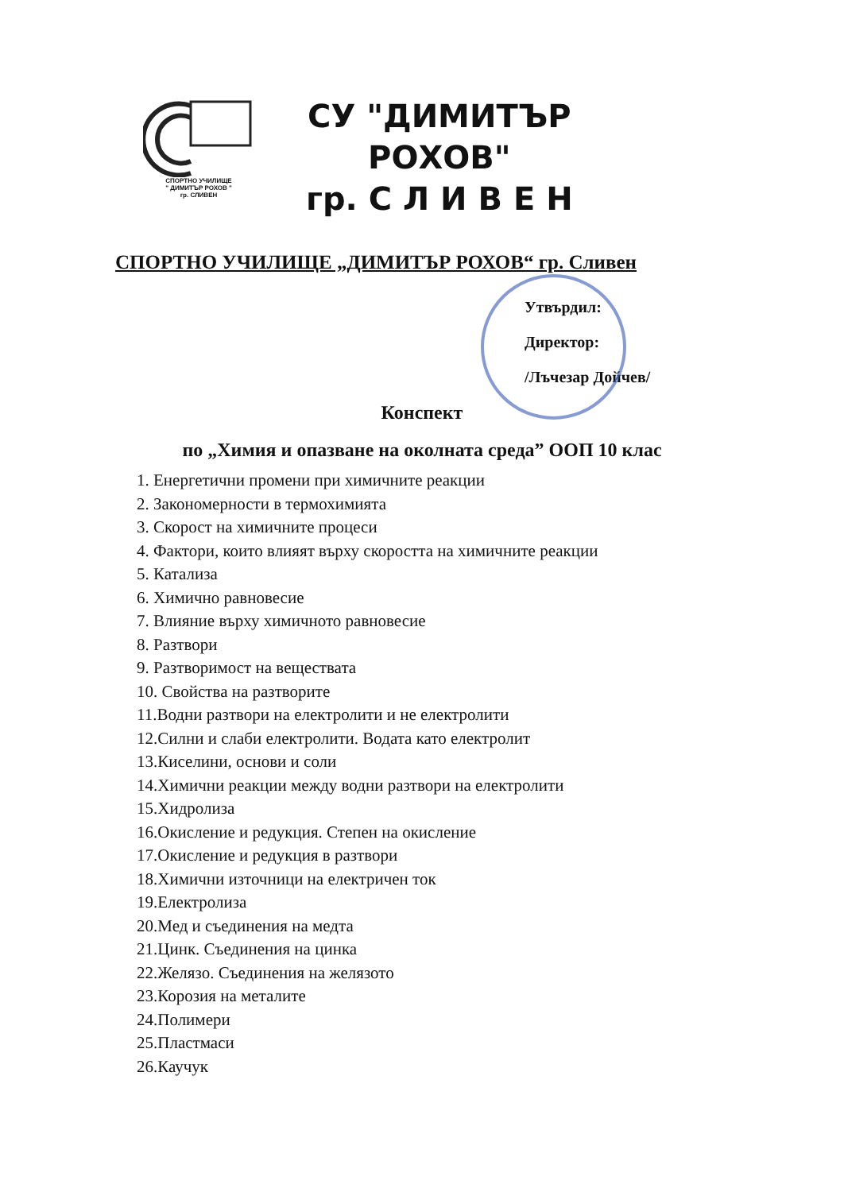СПОРТНО УЧИЛИЩЕ
" ДИМИТЪР РОХОВ "
гр. СЛИВЕН
СУ "ДИМИТЪР
РОХОВ"
гр. С Л И В Е Н
СПОРТНО УЧИЛИЩЕ „ДИМИТЪР РОХОВ“ гр. Сливен
Утвърдил:
Директор:
/Лъчезар Дойчев/
Конспект
по „Химия и опазване на околната среда” ООП 10 клас
1. Енергетични промени при химичните реакции
2. Закономерности в термохимията
3. Скорост на химичните процеси
4. Фактори, които влияят върху скоростта на химичните реакции
5. Катализа
6. Химично равновесие
7. Влияние върху химичното равновесие
8. Разтвори
9. Разтворимост на веществата
10. Свойства на разтворите
11.Водни разтвори на електролити и не електролити
12.Силни и слаби електролити. Водата като електролит
13.Киселини, основи и соли
14.Химични реакции между водни разтвори на електролити
15.Хидролиза
16.Окисление и редукция. Степен на окисление
17.Окисление и редукция в разтвори
18.Химични източници на електричен ток
19.Електролиза
20.Мед и съединения на медта
21.Цинк. Съединения на цинка
22.Желязо. Съединения на желязото
23.Корозия на металите
24.Полимери
25.Пластмаси
26.Каучук